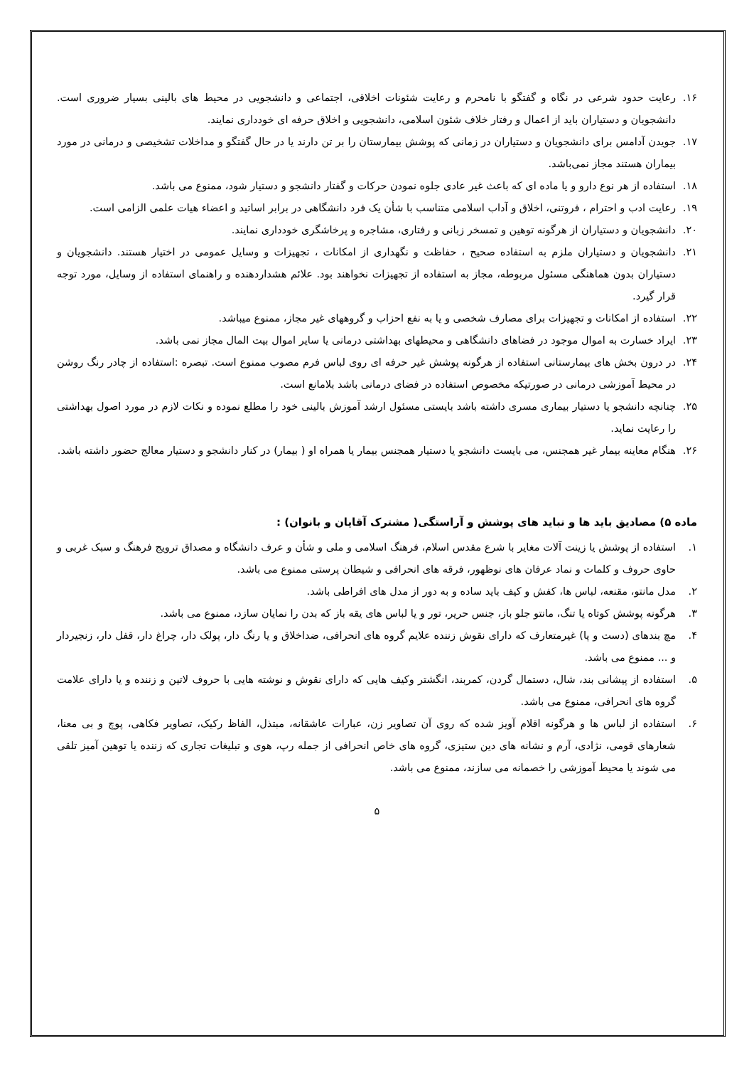۱۶. رعایت حدود شرعی در نگاه و گفتگو با نامحرم و رعایت شئونات اخلاقی، اجتماعی و دانشجویی در محیط های بالینی بسیار ضروری است. دانشجویان و دستیاران باید از اعمال و رفتار خلاف شئون اسلامی، دانشجویی و اخلاق حرفه ای خودداری نمایند.
۱۷. جویدن آدامس برای دانشجویان و دستیاران در زمانی که پوشش بیمارستان را بر تن دارند یا در حال گفتگو و مداخلات تشخیصی و درمانی در مورد بیماران هستند مجاز نمی‌باشد.
۱۸. استفاده از هر نوع دارو و یا ماده ای که باعث غیر عادی جلوه نمودن حرکات و گفتار دانشجو و دستیار شود، ممنوع می باشد.
۱۹. رعایت ادب و احترام ، فروتنی، اخلاق و آداب اسلامی متناسب با شأن یک فرد دانشگاهی در برابر اساتید و اعضاء هیات علمی الزامی است.
۲۰. دانشجویان و دستیاران از هرگونه توهین و تمسخر زبانی و رفتاری، مشاجره و پرخاشگری خودداری نمایند.
۲۱. دانشجویان و دستیاران ملزم به استفاده صحیح ، حفاظت و نگهداری از امکانات ، تجهیزات و وسایل عمومی در اختیار هستند. دانشجویان و دستیاران بدون هماهنگی مسئول مربوطه، مجاز به استفاده از تجهیزات نخواهند بود. علائم هشداردهنده و راهنمای استفاده از وسایل، مورد توجه قرار گیرد.
۲۲. استفاده از امکانات و تجهیزات برای مصارف شخصی و یا به نفع احزاب و گروههای غیر مجاز، ممنوع میباشد.
۲۳. ایراد خسارت به اموال موجود در فضاهای دانشگاهی و محیطهای بهداشتی درمانی یا سایر اموال بیت المال مجاز نمی باشد.
۲۴. در درون بخش های بیمارستانی استفاده از هرگونه پوشش غیر حرفه ای روی لباس فرم مصوب ممنوع است. تبصره :استفاده از چادر رنگ روشن در محیط آموزشی درمانی در صورتیکه مخصوص استفاده در فضای درمانی باشد بلامانع است.
۲۵. چنانچه دانشجو یا دستیار بیماری مسری داشته باشد بایستی مسئول ارشد آموزش بالینی خود را مطلع نموده و نکات لازم در مورد اصول بهداشتی را رعایت نماید.
۲۶. هنگام معاینه بیمار غیر همجنس، می بایست دانشجو یا دستیار همجنس بیمار یا همراه او ( بیمار) در کنار دانشجو و دستیار معالج حضور داشته باشد.
ماده ۵) مصادیق باید ها و نباید های پوشش و آراستگی( مشترک آقایان و بانوان) :
۱. استفاده از پوشش یا زینت آلات مغایر با شرع مقدس اسلام، فرهنگ اسلامی و ملی و شأن و عرف دانشگاه و مصداق ترویج فرهنگ و سبک غربی و حاوی حروف و کلمات و نماد عرفان های نوظهور، فرقه های انحرافی و شیطان پرستی ممنوع می باشد.
۲. مدل مانتو، مقنعه، لباس ها، کفش و کیف باید ساده و به دور از مدل های افراطی باشد.
۳. هرگونه پوشش کوتاه یا تنگ، مانتو جلو باز، جنس حریر، تور و یا لباس های یقه باز که بدن را نمایان سازد، ممنوع می باشد.
۴. مچ بندهای (دست و پا) غیرمتعارف که دارای نقوش زننده علایم گروه های انحرافی، ضداخلاق و یا رنگ دار، پولک دار، چراغ دار، قفل دار، زنجیردار و ... ممنوع می باشد.
۵. استفاده از پیشانی بند، شال، دستمال گردن، کمربند، انگشتر وکیف هایی که دارای نقوش و نوشته هایی با حروف لاتین و زننده و یا دارای علامت گروه های انحرافی، ممنوع می باشد.
۶. استفاده از لباس ها و هرگونه اقلام آویز شده که روی آن تصاویر زن، عبارات عاشقانه، مبتذل، الفاظ رکیک، تصاویر فکاهی، پوچ و بی معنا، شعارهای قومی، نژادی، آرم و نشانه های دین ستیزی، گروه های خاص انحرافی از جمله رپ، هوی و تبلیغات تجاری که زننده یا توهین آمیز تلقی می شوند یا محیط آموزشی را خصمانه می سازند، ممنوع می باشد.
۵